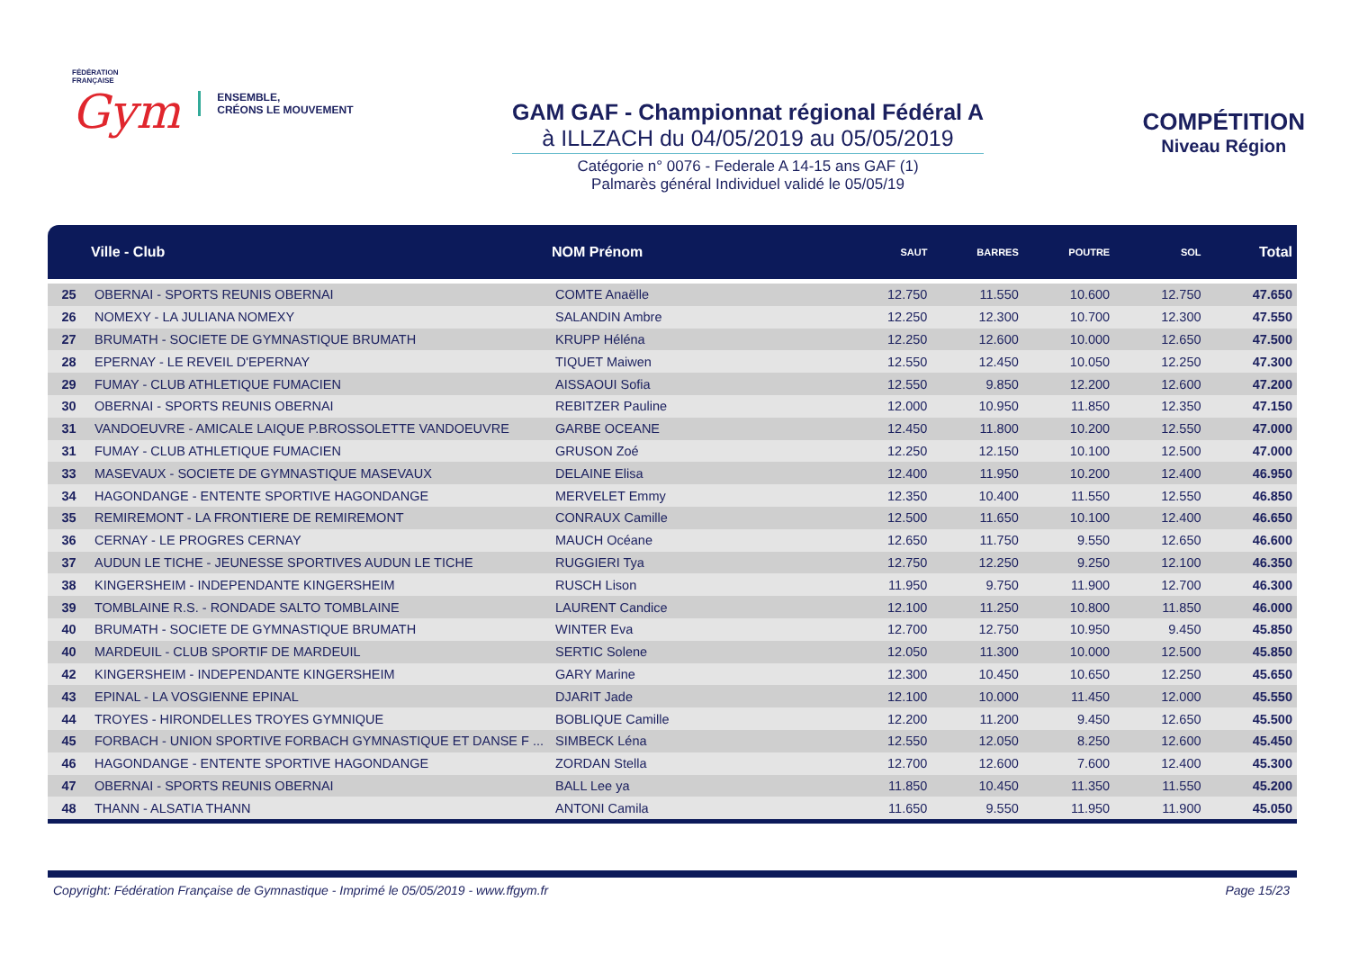FÉDÉRATION
FRANÇAISE
Gym
ENSEMBLE,
CRÉONS LE MOUVEMENT
GAM GAF - Championnat régional Fédéral A
à ILLZACH du 04/05/2019 au 05/05/2019
Catégorie n° 0076 - Federale A 14-15 ans GAF (1)
Palmarès général Individuel validé le 05/05/19
COMPÉTITION
Niveau Région
| | Ville - Club | NOM Prénom | SAUT | BARRES | POUTRE | SOL | Total |
| --- | --- | --- | --- | --- | --- | --- | --- |
| 25 | OBERNAI - SPORTS REUNIS OBERNAI | COMTE Anaëlle | 12.750 | 11.550 | 10.600 | 12.750 | 47.650 |
| 26 | NOMEXY - LA JULIANA NOMEXY | SALANDIN Ambre | 12.250 | 12.300 | 10.700 | 12.300 | 47.550 |
| 27 | BRUMATH - SOCIETE DE GYMNASTIQUE BRUMATH | KRUPP Héléna | 12.250 | 12.600 | 10.000 | 12.650 | 47.500 |
| 28 | EPERNAY - LE REVEIL D'EPERNAY | TIQUET Maiwen | 12.550 | 12.450 | 10.050 | 12.250 | 47.300 |
| 29 | FUMAY - CLUB ATHLETIQUE FUMACIEN | AISSAOUI Sofia | 12.550 | 9.850 | 12.200 | 12.600 | 47.200 |
| 30 | OBERNAI - SPORTS REUNIS OBERNAI | REBITZER Pauline | 12.000 | 10.950 | 11.850 | 12.350 | 47.150 |
| 31 | VANDOEUVRE - AMICALE LAIQUE P.BROSSOLETTE VANDOEUVRE | GARBE OCEANE | 12.450 | 11.800 | 10.200 | 12.550 | 47.000 |
| 31 | FUMAY - CLUB ATHLETIQUE FUMACIEN | GRUSON Zoé | 12.250 | 12.150 | 10.100 | 12.500 | 47.000 |
| 33 | MASEVAUX - SOCIETE DE GYMNASTIQUE MASEVAUX | DELAINE Elisa | 12.400 | 11.950 | 10.200 | 12.400 | 46.950 |
| 34 | HAGONDANGE - ENTENTE SPORTIVE HAGONDANGE | MERVELET Emmy | 12.350 | 10.400 | 11.550 | 12.550 | 46.850 |
| 35 | REMIREMONT - LA FRONTIERE DE REMIREMONT | CONRAUX Camille | 12.500 | 11.650 | 10.100 | 12.400 | 46.650 |
| 36 | CERNAY - LE PROGRES CERNAY | MAUCH Océane | 12.650 | 11.750 | 9.550 | 12.650 | 46.600 |
| 37 | AUDUN LE TICHE - JEUNESSE SPORTIVES AUDUN LE TICHE | RUGGIERI Tya | 12.750 | 12.250 | 9.250 | 12.100 | 46.350 |
| 38 | KINGERSHEIM - INDEPENDANTE KINGERSHEIM | RUSCH Lison | 11.950 | 9.750 | 11.900 | 12.700 | 46.300 |
| 39 | TOMBLAINE R.S. - RONDADE SALTO TOMBLAINE | LAURENT Candice | 12.100 | 11.250 | 10.800 | 11.850 | 46.000 |
| 40 | BRUMATH - SOCIETE DE GYMNASTIQUE BRUMATH | WINTER Eva | 12.700 | 12.750 | 10.950 | 9.450 | 45.850 |
| 40 | MARDEUIL - CLUB SPORTIF DE MARDEUIL | SERTIC Solene | 12.050 | 11.300 | 10.000 | 12.500 | 45.850 |
| 42 | KINGERSHEIM - INDEPENDANTE KINGERSHEIM | GARY Marine | 12.300 | 10.450 | 10.650 | 12.250 | 45.650 |
| 43 | EPINAL - LA VOSGIENNE EPINAL | DJARIT Jade | 12.100 | 10.000 | 11.450 | 12.000 | 45.550 |
| 44 | TROYES - HIRONDELLES TROYES GYMNIQUE | BOBLIQUE Camille | 12.200 | 11.200 | 9.450 | 12.650 | 45.500 |
| 45 | FORBACH - UNION SPORTIVE FORBACH GYMNASTIQUE ET DANSE F ... | SIMBECK Léna | 12.550 | 12.050 | 8.250 | 12.600 | 45.450 |
| 46 | HAGONDANGE - ENTENTE SPORTIVE HAGONDANGE | ZORDAN Stella | 12.700 | 12.600 | 7.600 | 12.400 | 45.300 |
| 47 | OBERNAI - SPORTS REUNIS OBERNAI | BALL Lee ya | 11.850 | 10.450 | 11.350 | 11.550 | 45.200 |
| 48 | THANN - ALSATIA THANN | ANTONI Camila | 11.650 | 9.550 | 11.950 | 11.900 | 45.050 |
Copyright: Fédération Française de Gymnastique - Imprimé le 05/05/2019 - www.ffgym.fr Page 15/23